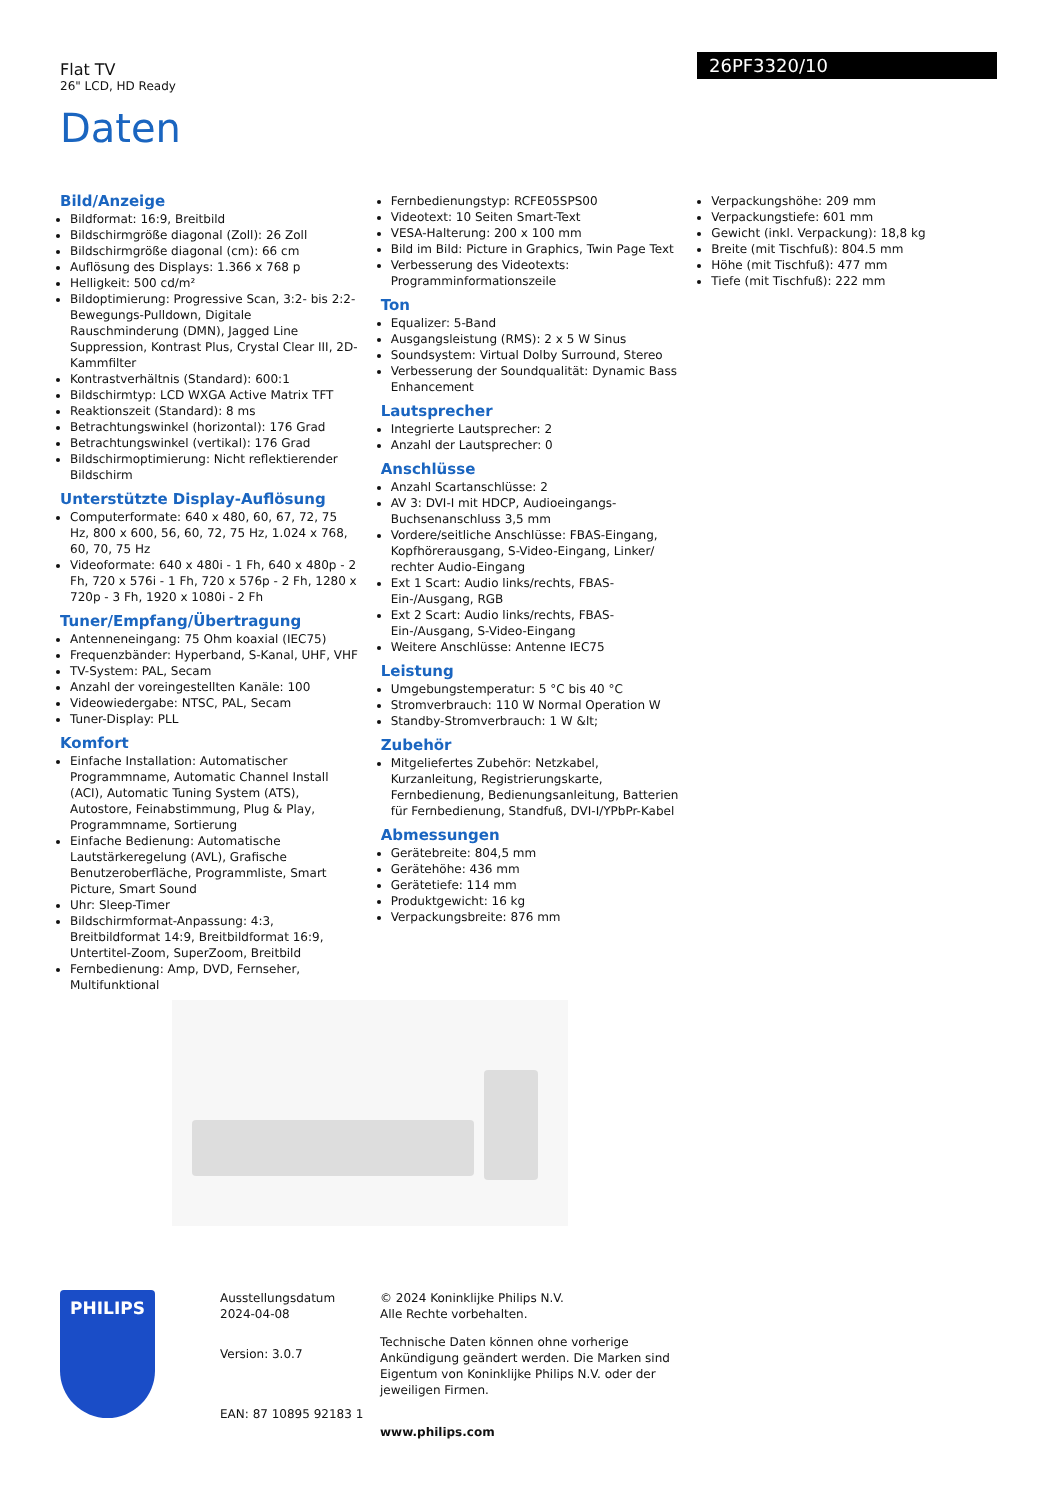Flat TV
26" LCD, HD Ready
26PF3320/10
Daten
Bild/Anzeige
Bildformat: 16:9, Breitbild
Bildschirmgröße diagonal (Zoll): 26 Zoll
Bildschirmgröße diagonal (cm): 66 cm
Auflösung des Displays: 1.366 x 768 p
Helligkeit: 500 cd/m²
Bildoptimierung: Progressive Scan, 3:2- bis 2:2-Bewegungs-Pulldown, Digitale Rauschminderung (DMN), Jagged Line Suppression, Kontrast Plus, Crystal Clear III, 2D-Kammfilter
Kontrastverhältnis (Standard): 600:1
Bildschirmtyp: LCD WXGA Active Matrix TFT
Reaktionszeit (Standard): 8 ms
Betrachtungswinkel (horizontal): 176 Grad
Betrachtungswinkel (vertikal): 176 Grad
Bildschirmoptimierung: Nicht reflektierender Bildschirm
Unterstützte Display-Auflösung
Computerformate: 640 x 480, 60, 67, 72, 75 Hz, 800 x 600, 56, 60, 72, 75 Hz, 1.024 x 768, 60, 70, 75 Hz
Videoformate: 640 x 480i - 1 Fh, 640 x 480p - 2 Fh, 720 x 576i - 1 Fh, 720 x 576p - 2 Fh, 1280 x 720p - 3 Fh, 1920 x 1080i - 2 Fh
Tuner/Empfang/Übertragung
Antenneneingang: 75 Ohm koaxial (IEC75)
Frequenzbänder: Hyperband, S-Kanal, UHF, VHF
TV-System: PAL, Secam
Anzahl der voreingestellten Kanäle: 100
Videowiedergabe: NTSC, PAL, Secam
Tuner-Display: PLL
Komfort
Einfache Installation: Automatischer Programmname, Automatic Channel Install (ACI), Automatic Tuning System (ATS), Autostore, Feinabstimmung, Plug & Play, Programmname, Sortierung
Einfache Bedienung: Automatische Lautstärkeregelung (AVL), Grafische Benutzeroberfläche, Programmliste, Smart Picture, Smart Sound
Uhr: Sleep-Timer
Bildschirmformat-Anpassung: 4:3, Breitbildformat 14:9, Breitbildformat 16:9, Untertitel-Zoom, SuperZoom, Breitbild
Fernbedienung: Amp, DVD, Fernseher, Multifunktional
Fernbedienungstyp: RCFE05SPS00
Videotext: 10 Seiten Smart-Text
VESA-Halterung: 200 x 100 mm
Bild im Bild: Picture in Graphics, Twin Page Text
Verbesserung des Videotexts: Programminformationszeile
Ton
Equalizer: 5-Band
Ausgangsleistung (RMS): 2 x 5 W Sinus
Soundsystem: Virtual Dolby Surround, Stereo
Verbesserung der Soundqualität: Dynamic Bass Enhancement
Lautsprecher
Integrierte Lautsprecher: 2
Anzahl der Lautsprecher: 0
Anschlüsse
Anzahl Scartanschlüsse: 2
AV 3: DVI-I mit HDCP, Audioeingangs-Buchsenanschluss 3,5 mm
Vordere/seitliche Anschlüsse: FBAS-Eingang, Kopfhörerausgang, S-Video-Eingang, Linker/ rechter Audio-Eingang
Ext 1 Scart: Audio links/rechts, FBAS-Ein-/Ausgang, RGB
Ext 2 Scart: Audio links/rechts, FBAS-Ein-/Ausgang, S-Video-Eingang
Weitere Anschlüsse: Antenne IEC75
Leistung
Umgebungstemperatur: 5 °C bis 40 °C
Stromverbrauch: 110 W Normal Operation W
Standby-Stromverbrauch: 1 W &lt;
Zubehör
Mitgeliefertes Zubehör: Netzkabel, Kurzanleitung, Registrierungskarte, Fernbedienung, Bedienungsanleitung, Batterien für Fernbedienung, Standfuß, DVI-I/YPbPr-Kabel
Abmessungen
Gerätebreite: 804,5 mm
Gerätehöhe: 436 mm
Gerätetiefe: 114 mm
Produktgewicht: 16 kg
Verpackungsbreite: 876 mm
Verpackungshöhe: 209 mm
Verpackungstiefe: 601 mm
Gewicht (inkl. Verpackung): 18,8 kg
Breite (mit Tischfuß): 804.5 mm
Höhe (mit Tischfuß): 477 mm
Tiefe (mit Tischfuß): 222 mm
PHILIPS
Ausstellungsdatum
2024-04-08
Version: 3.0.7
EAN: 87 10895 92183 1
© 2024 Koninklijke Philips N.V.
Alle Rechte vorbehalten.
Technische Daten können ohne vorherige Ankündigung geändert werden. Die Marken sind Eigentum von Koninklijke Philips N.V. oder der jeweiligen Firmen.
www.philips.com